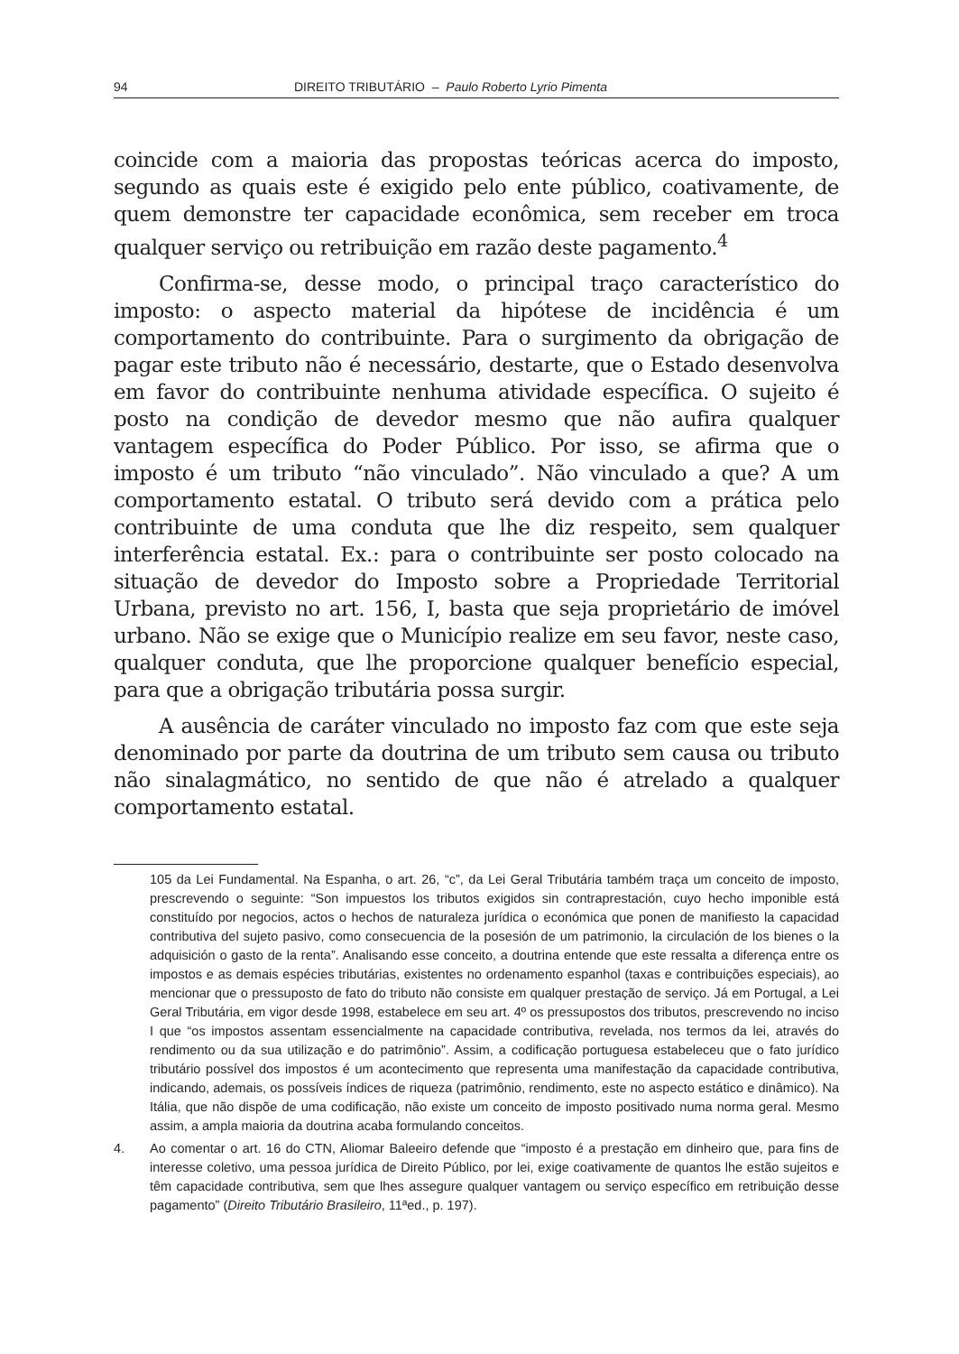94 DIREITO TRIBUTÁRIO – Paulo Roberto Lyrio Pimenta
coincide com a maioria das propostas teóricas acerca do imposto, segundo as quais este é exigido pelo ente público, coativamente, de quem demonstre ter capacidade econômica, sem receber em troca qualquer serviço ou retribuição em razão deste pagamento.<sup>4</sup>
Confirma-se, desse modo, o principal traço característico do imposto: o aspecto material da hipótese de incidência é um comportamento do contribuinte. Para o surgimento da obrigação de pagar este tributo não é necessário, destarte, que o Estado desenvolva em favor do contribuinte nenhuma atividade específica. O sujeito é posto na condição de devedor mesmo que não aufira qualquer vantagem específica do Poder Público. Por isso, se afirma que o imposto é um tributo “não vinculado”. Não vinculado a que? A um comportamento estatal. O tributo será devido com a prática pelo contribuinte de uma conduta que lhe diz respeito, sem qualquer interferência estatal. Ex.: para o contribuinte ser posto colocado na situação de devedor do Imposto sobre a Propriedade Territorial Urbana, previsto no art. 156, I, basta que seja proprietário de imóvel urbano. Não se exige que o Município realize em seu favor, neste caso, qualquer conduta, que lhe proporcione qualquer benefício especial, para que a obrigação tributária possa surgir.
A ausência de caráter vinculado no imposto faz com que este seja denominado por parte da doutrina de um tributo sem causa ou tributo não sinalagmático, no sentido de que não é atrelado a qualquer comportamento estatal.
105 da Lei Fundamental. Na Espanha, o art. 26, “c”, da Lei Geral Tributária também traça um conceito de imposto, prescrevendo o seguinte: “Son impuestos los tributos exigidos sin contraprestación, cuyo hecho imponible está constituído por negocios, actos o hechos de naturaleza jurídica o económica que ponen de manifiesto la capacidad contributiva del sujeto pasivo, como consecuencia de la posesión de um patrimonio, la circulación de los bienes o la adquisición o gasto de la renta”. Analisando esse conceito, a doutrina entende que este ressalta a diferença entre os impostos e as demais espécies tributárias, existentes no ordenamento espanhol (taxas e contribuições especiais), ao mencionar que o pressuposto de fato do tributo não consiste em qualquer prestação de serviço. Já em Portugal, a Lei Geral Tributária, em vigor desde 1998, estabelece em seu art. 4º os pressupostos dos tributos, prescrevendo no inciso I que “os impostos assentam essencialmente na capacidade contributiva, revelada, nos termos da lei, através do rendimento ou da sua utilização e do patrimônio”. Assim, a codificação portuguesa estabeleceu que o fato jurídico tributário possível dos impostos é um acontecimento que representa uma manifestação da capacidade contributiva, indicando, ademais, os possíveis índices de riqueza (patrimônio, rendimento, este no aspecto estático e dinâmico). Na Itália, que não dispõe de uma codificação, não existe um conceito de imposto positivado numa norma geral. Mesmo assim, a ampla maioria da doutrina acaba formulando conceitos.
4. Ao comentar o art. 16 do CTN, Aliomar Baleeiro defende que “imposto é a prestação em dinheiro que, para fins de interesse coletivo, uma pessoa jurídica de Direito Público, por lei, exige coativamente de quantos lhe estão sujeitos e têm capacidade contributiva, sem que lhes assegure qualquer vantagem ou serviço específico em retribuição desse pagamento” (Direito Tributário Brasileiro, 11ªed., p. 197).